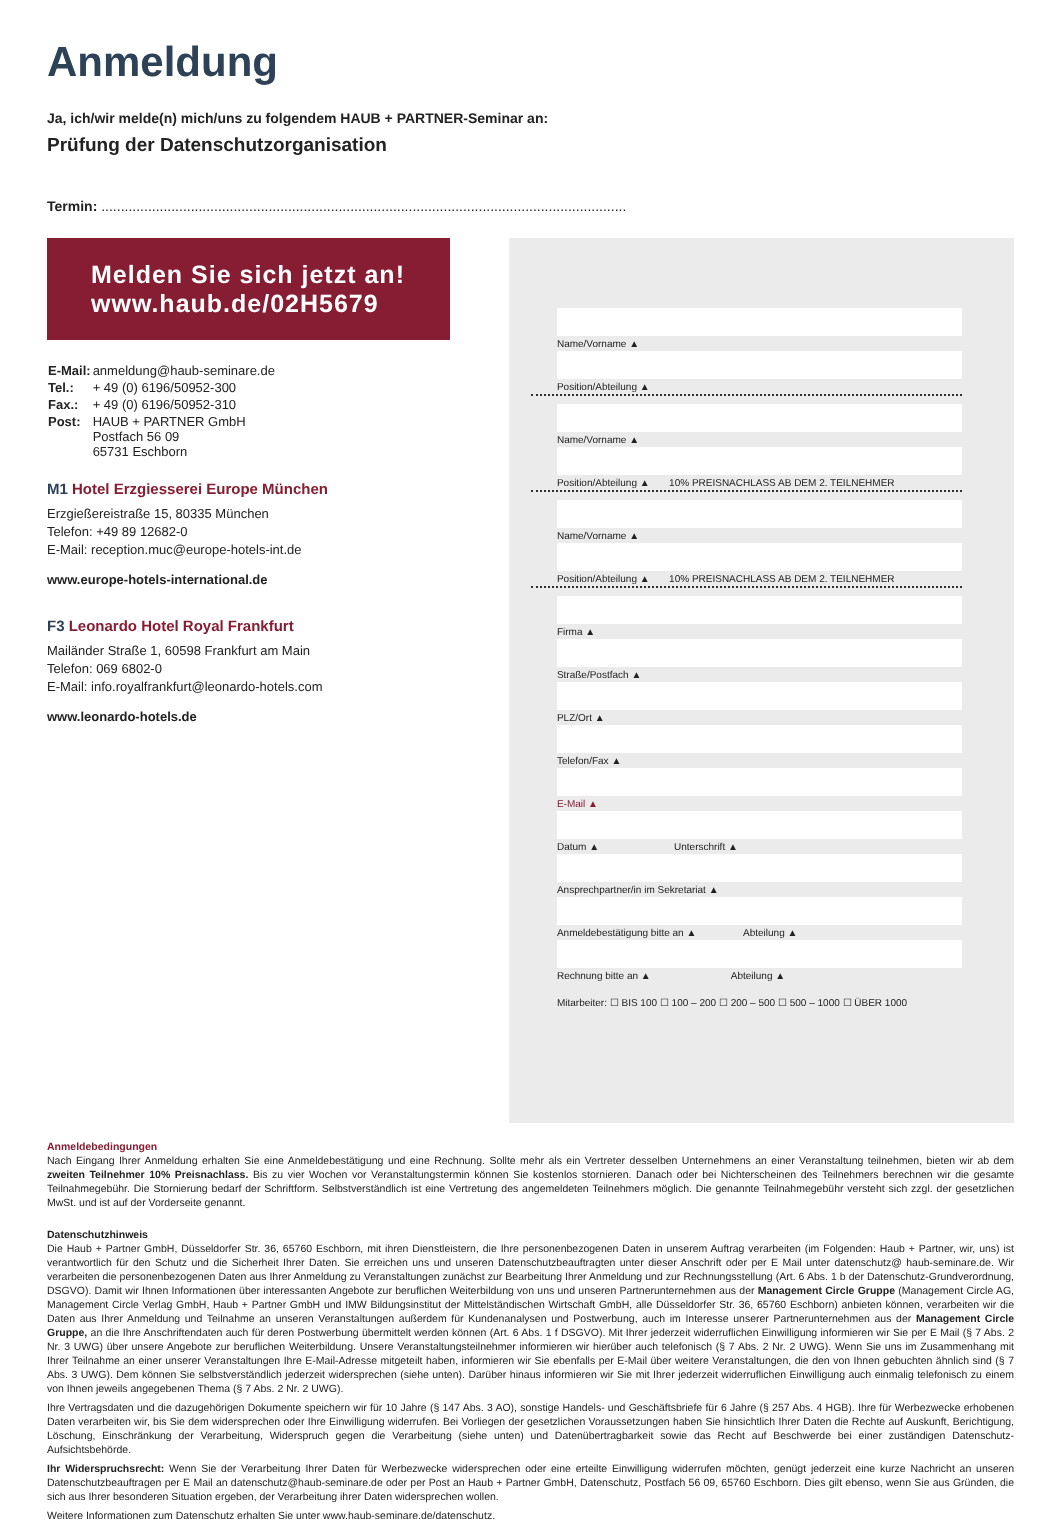Anmeldung
Ja, ich/wir melde(n) mich/uns zu folgendem HAUB + PARTNER-Seminar an:
Prüfung der Datenschutzorganisation
Termin: .......................................................................................................................................
Melden Sie sich jetzt an!
www.haub.de/02H5679
| E-Mail: | anmeldung@haub-seminare.de |
| Tel.: | + 49 (0) 6196/50952-300 |
| Fax.: | + 49 (0) 6196/50952-310 |
| Post: | HAUB + PARTNER GmbH Postfach 56 09 65731 Eschborn |
M1 Hotel Erzgiesserei Europe München
Erzgießereistraße 15, 80335 München
Telefon: +49 89 12682-0
E-Mail: reception.muc@europe-hotels-int.de
www.europe-hotels-international.de
F3 Leonardo Hotel Royal Frankfurt
Mailänder Straße 1, 60598 Frankfurt am Main
Telefon: 069 6802-0
E-Mail: info.royalfrankfurt@leonardo-hotels.com
www.leonardo-hotels.de
Name/Vorname ▲
Position/Abteilung ▲
Name/Vorname ▲
Position/Abteilung ▲ 10% PREISNACHLASS AB DEM 2. TEILNEHMER
Name/Vorname ▲
Position/Abteilung ▲ 10% PREISNACHLASS AB DEM 2. TEILNEHMER
Firma ▲
Straße/Postfach ▲
PLZ/Ort ▲
Telefon/Fax ▲
E-Mail ▲
Datum ▲ Unterschrift ▲
Ansprechpartner/in im Sekretariat ▲
Anmeldebestätigung bitte an ▲ Abteilung ▲
Rechnung bitte an ▲ Abteilung ▲
Mitarbeiter: ☐ BIS 100 ☐ 100 – 200 ☐ 200 – 500 ☐ 500 – 1000 ☐ ÜBER 1000
Anmeldebedingungen
Nach Eingang Ihrer Anmeldung erhalten Sie eine Anmeldebestätigung und eine Rechnung. Sollte mehr als ein Vertreter desselben Unternehmens an einer Veranstaltung teilnehmen, bieten wir ab dem zweiten Teilnehmer 10% Preisnachlass. Bis zu vier Wochen vor Veranstaltungstermin können Sie kostenlos stornieren. Danach oder bei Nichterscheinen des Teilnehmers berechnen wir die gesamte Teilnahmegebühr. Die Stornierung bedarf der Schriftform. Selbstverständlich ist eine Vertretung des angemeldeten Teilnehmers möglich. Die genannte Teilnahmegebühr versteht sich zzgl. der gesetzlichen MwSt. und ist auf der Vorderseite genannt.
Datenschutzhinweis
Die Haub + Partner GmbH, Düsseldorfer Str. 36, 65760 Eschborn, mit ihren Dienstleistern, die Ihre personenbezogenen Daten in unserem Auftrag verarbeiten (im Folgenden: Haub + Partner, wir, uns) ist verantwortlich für den Schutz und die Sicherheit Ihrer Daten. Sie erreichen uns und unseren Datenschutzbeauftragten unter dieser Anschrift oder per E Mail unter datenschutz@ haub-seminare.de. Wir verarbeiten die personenbezogenen Daten aus Ihrer Anmeldung zu Veranstaltungen zunächst zur Bearbeitung Ihrer Anmeldung und zur Rechnungsstellung (Art. 6 Abs. 1 b der Datenschutz-Grundverordnung, DSGVO). Damit wir Ihnen Informationen über interessanten Angebote zur beruflichen Weiterbildung von uns und unseren Partnerunternehmen aus der Management Circle Gruppe (Management Circle AG, Management Circle Verlag GmbH, Haub + Partner GmbH und IMW Bildungsinstitut der Mittelständischen Wirtschaft GmbH, alle Düsseldorfer Str. 36, 65760 Eschborn) anbieten können, verarbeiten wir die Daten aus Ihrer Anmeldung und Teilnahme an unseren Veranstaltungen außerdem für Kundenanalysen und Postwerbung, auch im Interesse unserer Partnerunternehmen aus der Management Circle Gruppe, an die Ihre Anschriftendaten auch für deren Postwerbung übermittelt werden können (Art. 6 Abs. 1 f DSGVO). Mit Ihrer jederzeit widerruflichen Einwilligung informieren wir Sie per E Mail (§ 7 Abs. 2 Nr. 3 UWG) über unsere Angebote zur beruflichen Weiterbildung. Unsere Veranstaltungsteilnehmer informieren wir hierüber auch telefonisch (§ 7 Abs. 2 Nr. 2 UWG). Wenn Sie uns im Zusammenhang mit Ihrer Teilnahme an einer unserer Veranstaltungen Ihre E-Mail-Adresse mitgeteilt haben, informieren wir Sie ebenfalls per E-Mail über weitere Veranstaltungen, die den von Ihnen gebuchten ähnlich sind (§ 7 Abs. 3 UWG). Dem können Sie selbstverständlich jederzeit widersprechen (siehe unten). Darüber hinaus informieren wir Sie mit Ihrer jederzeit widerruflichen Einwilligung auch einmalig telefonisch zu einem von Ihnen jeweils angegebenen Thema (§ 7 Abs. 2 Nr. 2 UWG).
Ihre Vertragsdaten und die dazugehörigen Dokumente speichern wir für 10 Jahre (§ 147 Abs. 3 AO), sonstige Handels- und Geschäftsbriefe für 6 Jahre (§ 257 Abs. 4 HGB). Ihre für Werbezwecke erhobenen Daten verarbeiten wir, bis Sie dem widersprechen oder Ihre Einwilligung widerrufen. Bei Vorliegen der gesetzlichen Voraussetzungen haben Sie hinsichtlich Ihrer Daten die Rechte auf Auskunft, Berichtigung, Löschung, Einschränkung der Verarbeitung, Widerspruch gegen die Verarbeitung (siehe unten) und Datenübertragbarkeit sowie das Recht auf Beschwerde bei einer zuständigen Datenschutz- Aufsichtsbehörde.
Ihr Widerspruchsrecht: Wenn Sie der Verarbeitung Ihrer Daten für Werbezwecke widersprechen oder eine erteilte Einwilligung widerrufen möchten, genügt jederzeit eine kurze Nachricht an unseren Datenschutzbeauftragen per E Mail an datenschutz@haub-seminare.de oder per Post an Haub + Partner GmbH, Datenschutz, Postfach 56 09, 65760 Eschborn. Dies gilt ebenso, wenn Sie aus Gründen, die sich aus Ihrer besonderen Situation ergeben, der Verarbeitung ihrer Daten widersprechen wollen.
Weitere Informationen zum Datenschutz erhalten Sie unter www.haub-seminare.de/datenschutz.